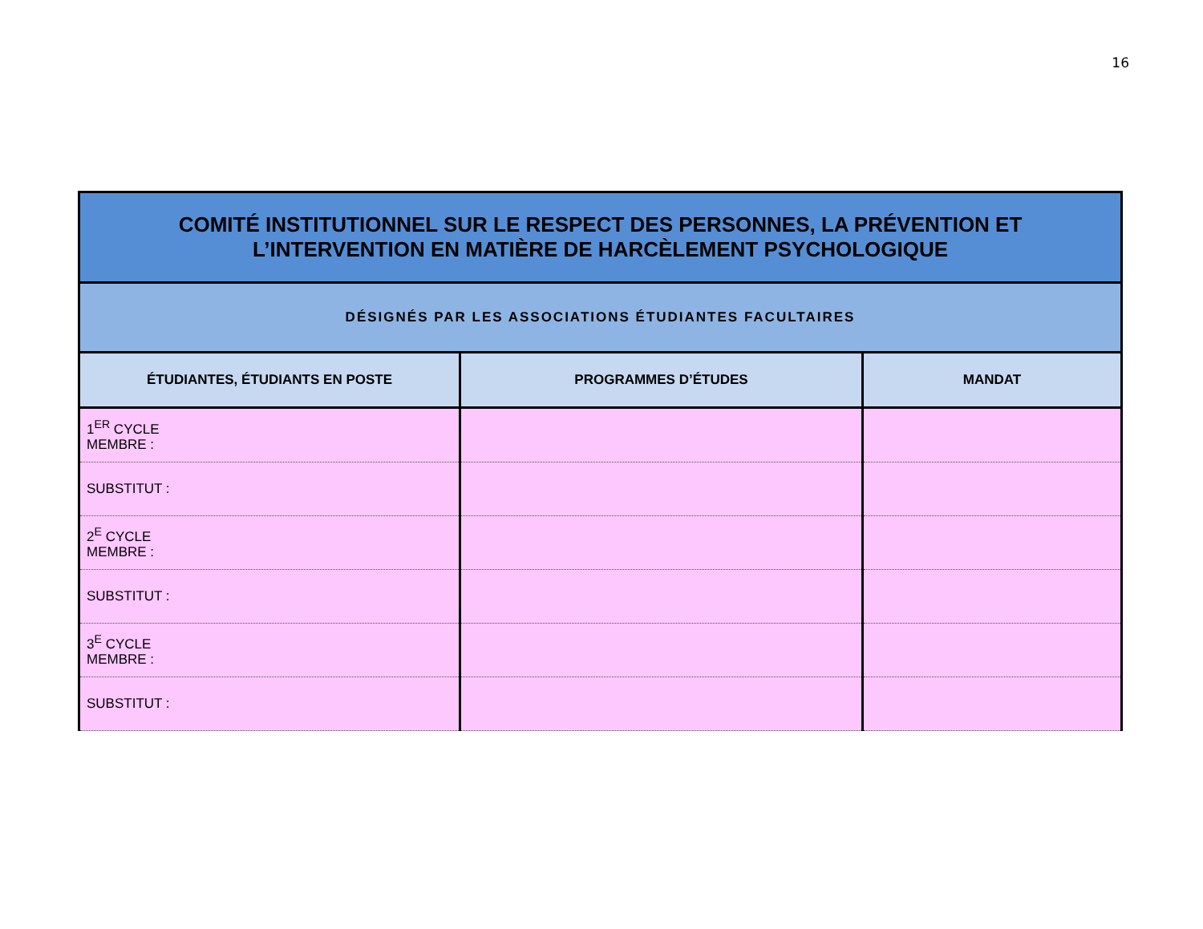16
| COMITÉ INSTITUTIONNEL SUR LE RESPECT DES PERSONNES, LA PRÉVENTION ET L’INTERVENTION EN MATIÈRE DE HARCÈLEMENT PSYCHOLOGIQUE | | |
| --- | --- | --- |
| DÉSIGNÉS PAR LES ASSOCIATIONS ÉTUDIANTES FACULTAIRES | | |
| ÉTUDIANTES, ÉTUDIANTS EN POSTE | PROGRAMMES D’ÉTUDES | MANDAT |
| 1<sup>ER</sup> CYCLE MEMBRE : | | |
| SUBSTITUT : | | |
| 2<sup>E</sup> CYCLE MEMBRE : | | |
| SUBSTITUT : | | |
| 3<sup>E</sup> CYCLE MEMBRE : | | |
| SUBSTITUT : | | |